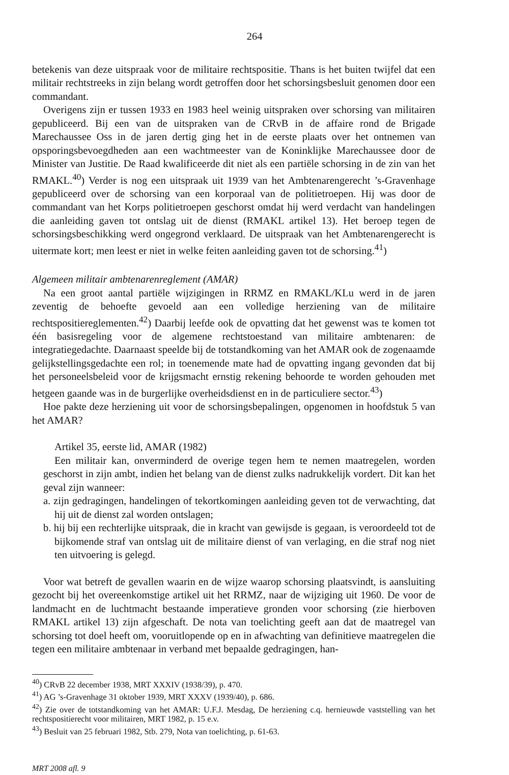264
betekenis van deze uitspraak voor de militaire rechtspositie. Thans is het buiten twijfel dat een militair rechtstreeks in zijn belang wordt getroffen door het schorsingsbesluit genomen door een commandant.
Overigens zijn er tussen 1933 en 1983 heel weinig uitspraken over schorsing van militairen gepubliceerd. Bij een van de uitspraken van de CRvB in de affaire rond de Brigade Marechaussee Oss in de jaren dertig ging het in de eerste plaats over het ontnemen van opsporingsbevoegdheden aan een wachtmeester van de Koninklijke Marechaussee door de Minister van Justitie. De Raad kwalificeerde dit niet als een partiële schorsing in de zin van het RMAKL.<sup>40</sup>) Verder is nog een uitspraak uit 1939 van het Ambtenarengerecht ’s-Gravenhage gepubliceerd over de schorsing van een korporaal van de politietroepen. Hij was door de commandant van het Korps politietroepen geschorst omdat hij werd verdacht van handelingen die aanleiding gaven tot ontslag uit de dienst (RMAKL artikel 13). Het beroep tegen de schorsingsbeschikking werd ongegrond verklaard. De uitspraak van het Ambtenarengerecht is uitermate kort; men leest er niet in welke feiten aanleiding gaven tot de schorsing.<sup>41</sup>)
Algemeen militair ambtenarenreglement (AMAR)
Na een groot aantal partiële wijzigingen in RRMZ en RMAKL/KLu werd in de jaren zeventig de behoefte gevoeld aan een volledige herziening van de militaire rechtspositiereglementen.<sup>42</sup>) Daarbij leefde ook de opvatting dat het gewenst was te komen tot één basisregeling voor de algemene rechtstoestand van militaire ambtenaren: de integratiegedachte. Daarnaast speelde bij de totstandkoming van het AMAR ook de zogenaamde gelijkstellingsgedachte een rol; in toenemende mate had de opvatting ingang gevonden dat bij het personeelsbeleid voor de krijgsmacht ernstig rekening behoorde te worden gehouden met hetgeen gaande was in de burgerlijke overheidsdienst en in de particuliere sector.<sup>43</sup>)
Hoe pakte deze herziening uit voor de schorsingsbepalingen, opgenomen in hoofdstuk 5 van het AMAR?
Artikel 35, eerste lid, AMAR (1982)
Een militair kan, onverminderd de overige tegen hem te nemen maatregelen, worden geschorst in zijn ambt, indien het belang van de dienst zulks nadrukkelijk vordert. Dit kan het geval zijn wanneer:
a. zijn gedragingen, handelingen of tekortkomingen aanleiding geven tot de verwachting, dat hij uit de dienst zal worden ontslagen;
b. hij bij een rechterlijke uitspraak, die in kracht van gewijsde is gegaan, is veroordeeld tot de bijkomende straf van ontslag uit de militaire dienst of van verlaging, en die straf nog niet ten uitvoering is gelegd.
Voor wat betreft de gevallen waarin en de wijze waarop schorsing plaatsvindt, is aansluiting gezocht bij het overeenkomstige artikel uit het RRMZ, naar de wijziging uit 1960. De voor de landmacht en de luchtmacht bestaande imperatieve gronden voor schorsing (zie hierboven RMAKL artikel 13) zijn afgeschaft. De nota van toelichting geeft aan dat de maatregel van schorsing tot doel heeft om, vooruitlopende op en in afwachting van definitieve maatregelen die tegen een militaire ambtenaar in verband met bepaalde gedragingen, han-
<sup>40</sup>) CRvB 22 december 1938, MRT XXXIV (1938/39), p. 470.
<sup>41</sup>) AG ’s-Gravenhage 31 oktober 1939, MRT XXXV (1939/40), p. 686.
<sup>42</sup>) Zie over de totstandkoming van het AMAR: U.F.J. Mesdag, De herziening c.q. hernieuwde vaststelling van het rechtspositierecht voor militairen, MRT 1982, p. 15 e.v.
<sup>43</sup>) Besluit van 25 februari 1982, Stb. 279, Nota van toelichting, p. 61-63.
MRT 2008 afl. 9